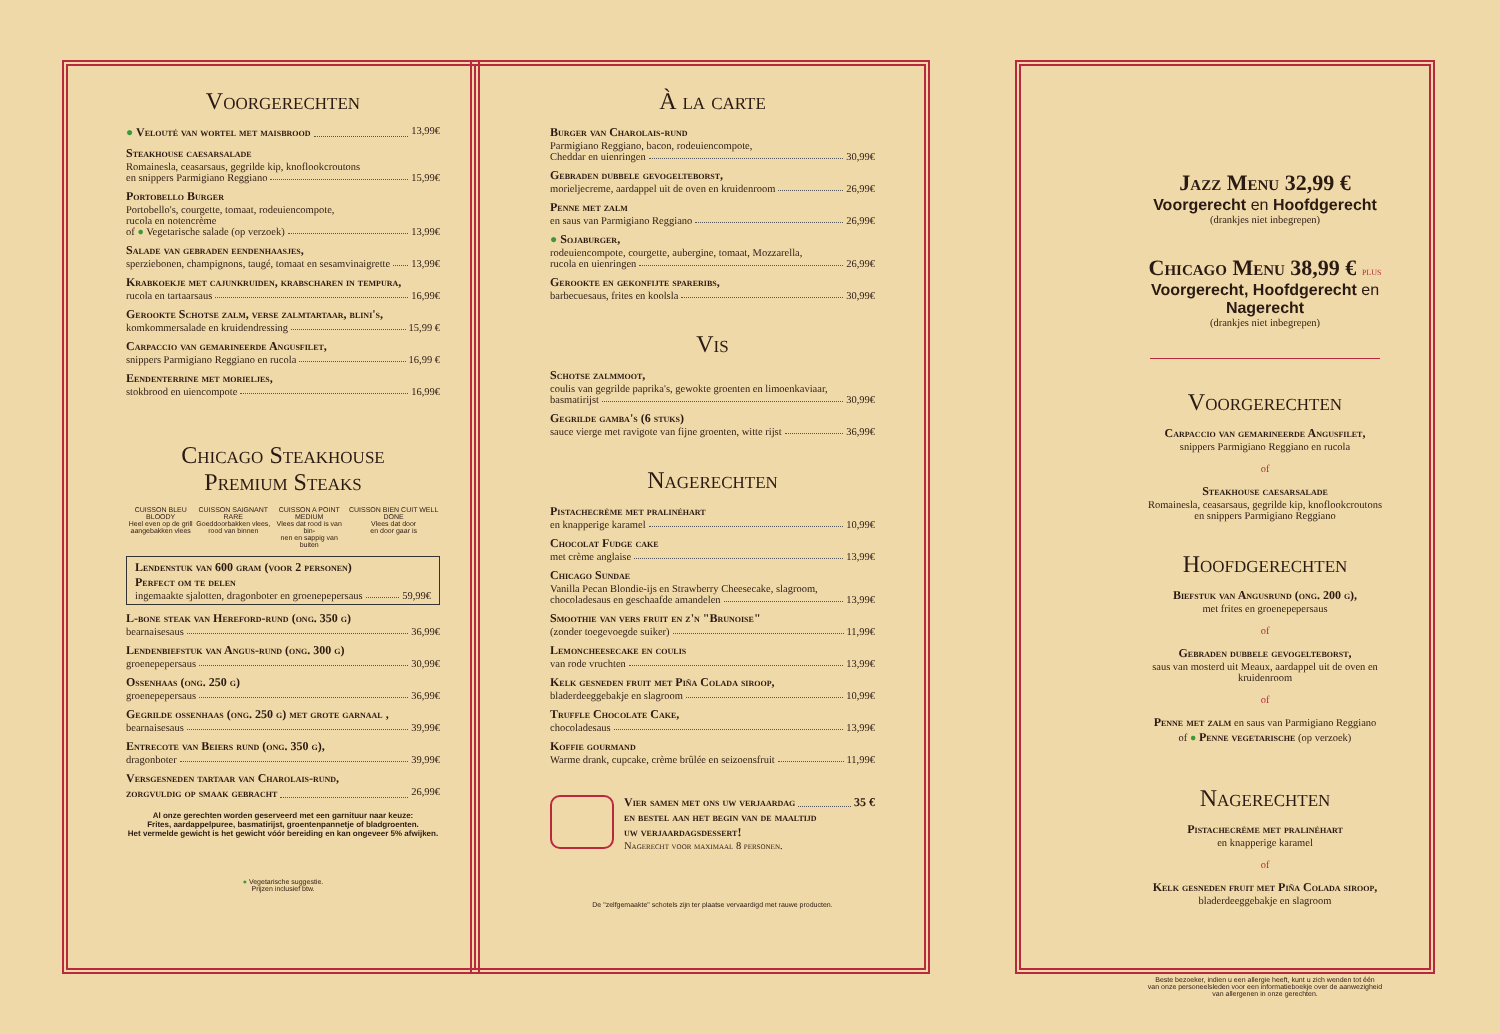Voorgerechten
● Velouté van wortel met maisbrood 13,99€
Steakhouse caesarsalade
Romainesla, ceasarsaus, gegrilde kip, knoflookcroutons
en snippers Parmigiano Reggiano 15,99€
Portobello Burger
Portobello's, courgette, tomaat, rodeuiencompote,
rucola en notencrème
of ● Vegetarische salade (op verzoek) 13,99€
Salade van gebraden eendenhaasjes,
sperziebonen, champignons, taugé, tomaat en sesamvinaigrette 13,99€
Krabkoekje met cajunkruiden, krabscharen in tempura,
rucola en tartaarsaus 16,99€
Gerookte Schotse zalm, verse zalmtartaar, blini's,
komkommersalade en kruidendressing 15,99 €
Carpaccio van gemarineerde Angusfilet,
snippers Parmigiano Reggiano en rucola 16,99 €
Eendenterrine met morieljes,
stokbrood en uiencompote 16,99€
Chicago Steakhouse
Premium Steaks
CUISSON BLEU BLOODY
Heel even op de grill
aangebakken vlees
CUISSON SAIGNANT RARE
Goeddoorbakken vlees,
rood van binnen
CUISSON A POINT MEDIUM
Vlees dat rood is van bin-
nen en sappig van buiten
CUISSON BIEN CUIT WELL DONE
Vlees dat door
en door gaar is
Lendenstuk van 600 gram (voor 2 personen)
Perfect om te delen
ingemaakte sjalotten, dragonboter en groenepepersaus 59,99€
L-bone steak van Hereford-rund (ong. 350 g)
bearnaisesaus 36,99€
Lendenbiefstuk van Angus-rund (ong. 300 g)
groenepepersaus 30,99€
Ossenhaas (ong. 250 g)
groenepepersaus 36,99€
Gegrilde ossenhaas (ong. 250 g) met grote garnaal ,
bearnaisesaus 39,99€
Entrecote van Beiers rund (ong. 350 g),
dragonboter 39,99€
Versgesneden tartaar van Charolais-rund,
zorgvuldig op smaak gebracht 26,99€
Al onze gerechten worden geserveerd met een garnituur naar keuze:
Frites, aardappelpuree, basmatirijst, groentenpannetje of bladgroenten.
Het vermelde gewicht is het gewicht vóór bereiding en kan ongeveer 5% afwijken.
● Vegetarische suggestie.
Prijzen inclusief btw.
À la carte
Burger van Charolais-rund
Parmigiano Reggiano, bacon, rodeuiencompote,
Cheddar en uienringen 30,99€
Gebraden dubbele gevogelteborst,
morieljecreme, aardappel uit de oven en kruidenroom 26,99€
Penne met zalm
en saus van Parmigiano Reggiano 26,99€
● Sojaburger,
rodeuiencompote, courgette, aubergine, tomaat, Mozzarella,
rucola en uienringen 26,99€
Gerookte en gekonfijte spareribs,
barbecuesaus, frites en koolsla 30,99€
Vis
Schotse zalmmoot,
coulis van gegrilde paprika's, gewokte groenten en limoenkaviaar,
basmatirijst 30,99€
Gegrilde gamba's (6 stuks)
sauce vierge met ravigote van fijne groenten, witte rijst 36,99€
Nagerechten
Pistachecrème met pralinéhart
en knapperige karamel 10,99€
Chocolat Fudge cake
met crème anglaise 13,99€
Chicago Sundae
Vanilla Pecan Blondie-ijs en Strawberry Cheesecake, slagroom,
chocoladesaus en geschaafde amandelen 13,99€
Smoothie van vers fruit en z'n "Brunoise"
(zonder toegevoegde suiker) 11,99€
Lemoncheesecake en coulis
van rode vruchten 13,99€
Kelk gesneden fruit met Piña Colada siroop,
bladerdeeggebakje en slagroom 10,99€
Truffle Chocolate Cake,
chocoladesaus 13,99€
Koffie gourmand
Warme drank, cupcake, crème brûlée en seizoensfruit 11,99€
Vier samen met ons uw verjaardag 35 €
en bestel aan het begin van de maaltijd
uw verjaardagsdessert!
Nagerecht voor maximaal 8 personen.
De "zelfgemaakte" schotels zijn ter plaatse vervaardigd met rauwe producten.
Jazz Menu 32,99 €
Voorgerecht en Hoofdgerecht
(drankjes niet inbegrepen)
Chicago Menu 38,99 € PLUS
Voorgerecht, Hoofdgerecht en Nagerecht
(drankjes niet inbegrepen)
Voorgerechten
Carpaccio van gemarineerde Angusfilet,
snippers Parmigiano Reggiano en rucola
of
Steakhouse caesarsalade
Romainesla, ceasarsaus, gegrilde kip, knoflookcroutons
en snippers Parmigiano Reggiano
Hoofdgerechten
Biefstuk van Angusrund (ong. 200 g),
met frites en groenepepersaus
of
Gebraden dubbele gevogelteborst,
saus van mosterd uit Meaux, aardappel uit de oven en kruidenroom
of
Penne met zalm en saus van Parmigiano Reggiano
of ● Penne vegetarische (op verzoek)
Nagerechten
Pistachecrème met pralinéhart
en knapperige karamel
of
Kelk gesneden fruit met Piña Colada siroop,
bladerdeeggebakje en slagroom
Beste bezoeker, indien u een allergie heeft, kunt u zich wenden tot één
van onze personeelsleden voor een informatieboekje over de aanwezigheid
van allergenen in onze gerechten.